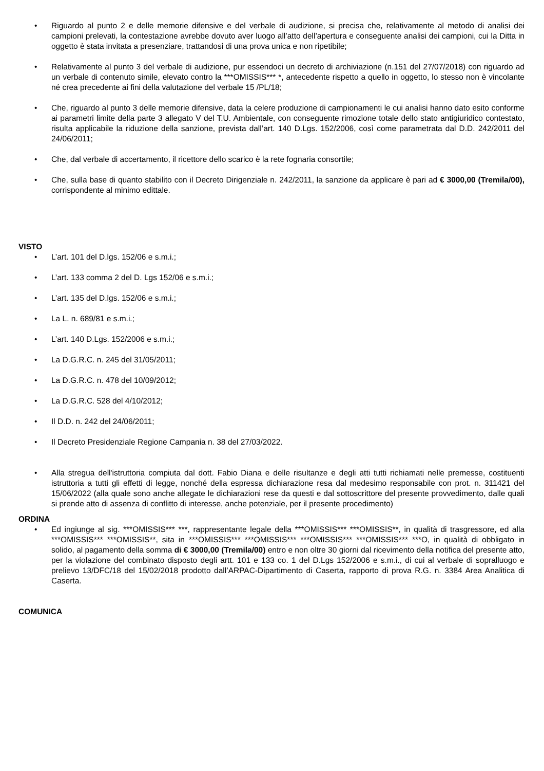• Riguardo al punto 2 e delle memorie difensive e del verbale di audizione, si precisa che, relativamente al metodo di analisi dei campioni prelevati, la contestazione avrebbe dovuto aver luogo all’atto dell’apertura e conseguente analisi dei campioni, cui la Ditta in oggetto è stata invitata a presenziare, trattandosi di una prova unica e non ripetibile;
• Relativamente al punto 3 del verbale di audizione, pur essendoci un decreto di archiviazione (n.151 del 27/07/2018) con riguardo ad un verbale di contenuto simile, elevato contro la ***OMISSIS*** *, antecedente rispetto a quello in oggetto, lo stesso non è vincolante né crea precedente ai fini della valutazione del verbale 15 /PL/18;
• Che, riguardo al punto 3 delle memorie difensive, data la celere produzione di campionamenti le cui analisi hanno dato esito conforme ai parametri limite della parte 3 allegato V del T.U. Ambientale, con conseguente rimozione totale dello stato antigiuridico contestato, risulta applicabile la riduzione della sanzione, prevista dall’art. 140 D.Lgs. 152/2006, così come parametrata dal D.D. 242/2011 del 24/06/2011;
• Che, dal verbale di accertamento, il ricettore dello scarico è la rete fognaria consortile;
• Che, sulla base di quanto stabilito con il Decreto Dirigenziale n. 242/2011, la sanzione da applicare è pari ad € 3000,00 (Tremila/00), corrispondente al minimo edittale.
VISTO
• L’art. 101 del D.lgs. 152/06 e s.m.i.;
• L’art. 133 comma 2 del D. Lgs 152/06 e s.m.i.;
• L’art. 135 del D.lgs. 152/06 e s.m.i.;
• La L. n. 689/81 e s.m.i.;
• L’art. 140 D.Lgs. 152/2006 e s.m.i.;
• La D.G.R.C. n. 245 del 31/05/2011;
• La D.G.R.C. n. 478 del 10/09/2012;
• La D.G.R.C. 528 del 4/10/2012;
• Il D.D. n. 242 del 24/06/2011;
• Il Decreto Presidenziale Regione Campania n. 38 del 27/03/2022.
• Alla stregua dell'istruttoria compiuta dal dott. Fabio Diana e delle risultanze e degli atti tutti richiamati nelle premesse, costituenti istruttoria a tutti gli effetti di legge, nonché della espressa dichiarazione resa dal medesimo responsabile con prot. n. 311421 del 15/06/2022 (alla quale sono anche allegate le dichiarazioni rese da questi e dal sottoscrittore del presente provvedimento, dalle quali si prende atto di assenza di conflitto di interesse, anche potenziale, per il presente procedimento)
ORDINA
• Ed ingiunge al sig. ***OMISSIS*** ***, rappresentante legale della ***OMISSIS*** ***OMISSIS**, in qualità di trasgressore, ed alla ***OMISSIS*** ***OMISSIS**, sita in ***OMISSIS*** ***OMISSIS*** ***OMISSIS*** ***OMISSIS*** ***O, in qualità di obbligato in solido, al pagamento della somma di € 3000,00 (Tremila/00) entro e non oltre 30 giorni dal ricevimento della notifica del presente atto, per la violazione del combinato disposto degli artt. 101 e 133 co. 1 del D.Lgs 152/2006 e s.m.i., di cui al verbale di sopralluogo e prelievo 13/DFC/18 del 15/02/2018 prodotto dall’ARPAC-Dipartimento di Caserta, rapporto di prova R.G. n. 3384 Area Analitica di Caserta.
COMUNICA